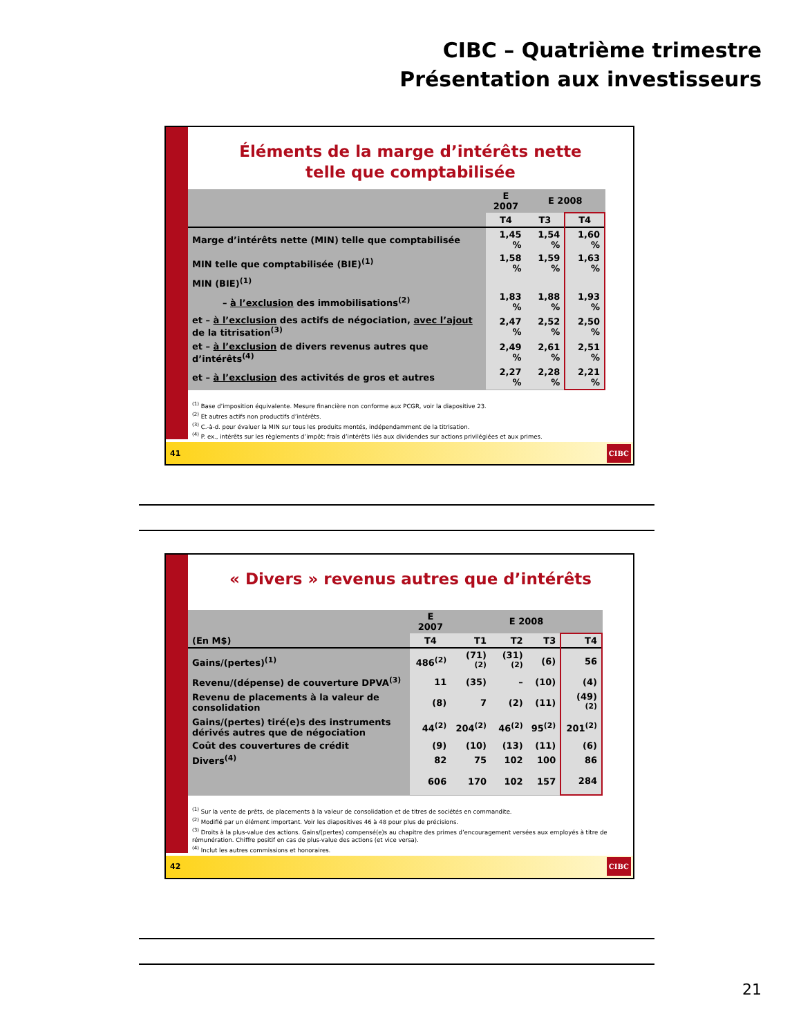CIBC – Quatrième trimestre
Présentation aux investisseurs
Éléments de la marge d’intérêts nette
telle que comptabilisée
| | E 2007 | E 2008 | |
| --- | --- | --- | --- |
| | T4 | T3 | T4 |
| Marge d’intérêts nette (MIN) telle que comptabilisée | 1,45 % | 1,54 % | 1,60 % |
| MIN telle que comptabilisée (BIE)<sup>(1)</sup> | 1,58 % | 1,59 % | 1,63 % |
| MIN (BIE)<sup>(1)</sup> | | | |
| – à l’exclusion des immobilisations<sup>(2)</sup> | 1,83 % | 1,88 % | 1,93 % |
| et – à l’exclusion des actifs de négociation, avec l’ajout de la titrisation<sup>(3)</sup> | 2,47 % | 2,52 % | 2,50 % |
| et – à l’exclusion de divers revenus autres que d’intérêts<sup>(4)</sup> | 2,49 % | 2,61 % | 2,51 % |
| et – à l’exclusion des activités de gros et autres | 2,27 % | 2,28 % | 2,21 % |
<sup>(1)</sup> Base d’imposition équivalente. Mesure financière non conforme aux PCGR, voir la diapositive 23.
<sup>(2)</sup> Et autres actifs non productifs d’intérêts.
<sup>(3)</sup> C.-à-d. pour évaluer la MIN sur tous les produits montés, indépendamment de la titrisation.
<sup>(4)</sup> P. ex., intérêts sur les règlements d’impôt; frais d’intérêts liés aux dividendes sur actions privilégiées et aux primes.
41 CIBC
« Divers » revenus autres que d’intérêts
| | E 2007 | E 2008 | | | |
| --- | --- | --- | --- | --- | --- |
| (En M$) | T4 | T1 | T2 | T3 | T4 |
| Gains/(pertes)<sup>(1)</sup> | 486<sup>(2)</sup> | (71)<sup>(2)</sup> | (31)<sup>(2)</sup> | (6) | 56 |
| Revenu/(dépense) de couverture DPVA<sup>(3)</sup> | 11 | (35) | – | (10) | (4) |
| Revenu de placements à la valeur de consolidation | (8) | 7 | (2) | (11) | (49)<sup>(2)</sup> |
| Gains/(pertes) tiré(e)s des instruments dérivés autres que de négociation | 44<sup>(2)</sup> | 204<sup>(2)</sup> | 46<sup>(2)</sup> | 95<sup>(2)</sup> | 201<sup>(2)</sup> |
| Coût des couvertures de crédit | (9) | (10) | (13) | (11) | (6) |
| Divers<sup>(4)</sup> | 82 | 75 | 102 | 100 | 86 |
| | 606 | 170 | 102 | 157 | 284 |
<sup>(1)</sup> Sur la vente de prêts, de placements à la valeur de consolidation et de titres de sociétés en commandite.
<sup>(2)</sup> Modifié par un élément important. Voir les diapositives 46 à 48 pour plus de précisions.
<sup>(3)</sup> Droits à la plus-value des actions. Gains/(pertes) compensé(e)s au chapitre des primes d’encouragement versées aux employés à titre de rémunération. Chiffre positif en cas de plus-value des actions (et vice versa).
<sup>(4)</sup> Inclut les autres commissions et honoraires.
42 CIBC
21